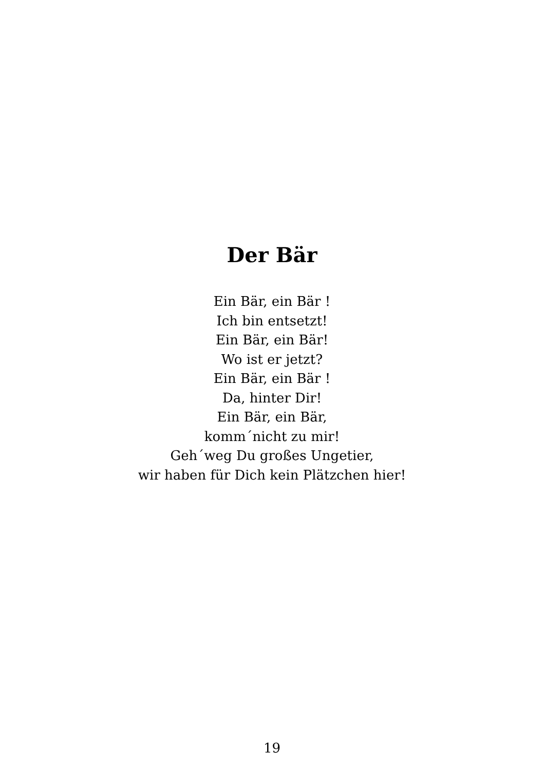Der Bär
Ein Bär, ein Bär !
Ich bin entsetzt!
Ein Bär, ein Bär!
Wo ist er jetzt?
Ein Bär, ein Bär !
Da, hinter Dir!
Ein Bär, ein Bär,
komm´nicht zu mir!
Geh´weg Du großes Ungetier,
wir haben für Dich kein Plätzchen hier!
19